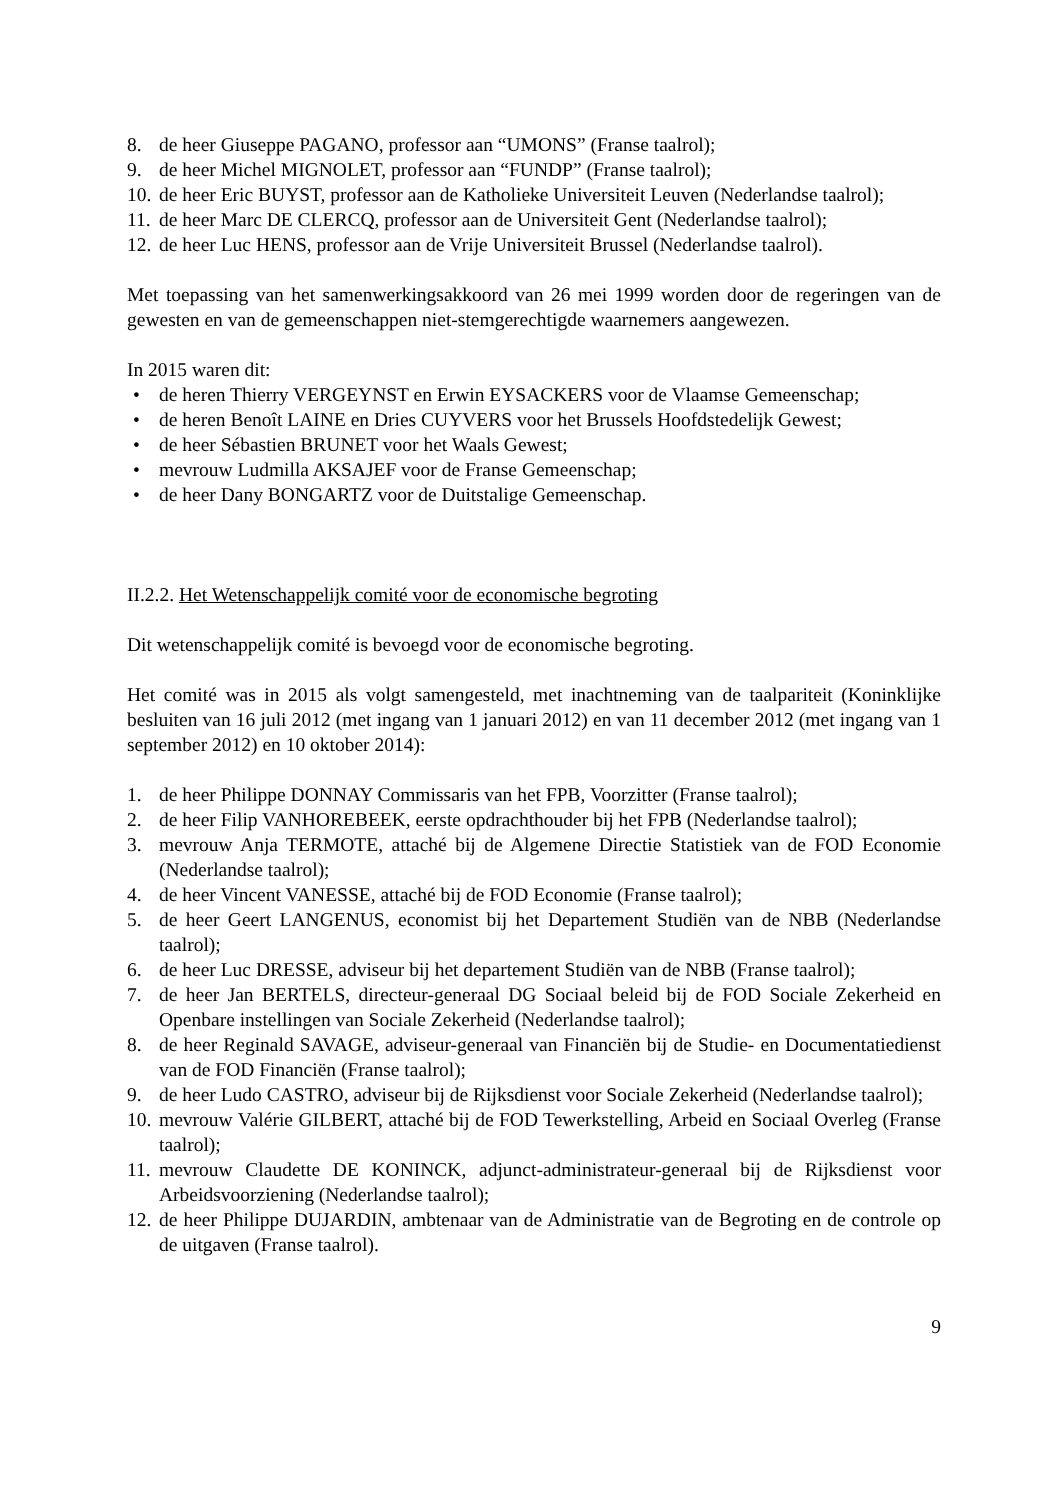8. de heer Giuseppe PAGANO, professor aan “UMONS” (Franse taalrol);
9. de heer Michel MIGNOLET, professor aan “FUNDP” (Franse taalrol);
10. de heer Eric BUYST, professor aan de Katholieke Universiteit Leuven (Nederlandse taalrol);
11. de heer Marc DE CLERCQ, professor aan de Universiteit Gent (Nederlandse taalrol);
12. de heer Luc HENS, professor aan de Vrije Universiteit Brussel (Nederlandse taalrol).
Met toepassing van het samenwerkingsakkoord van 26 mei 1999 worden door de regeringen van de gewesten en van de gemeenschappen niet-stemgerechtigde waarnemers aangewezen.
In 2015 waren dit:
• de heren Thierry VERGEYNST en Erwin EYSACKERS voor de Vlaamse Gemeenschap;
• de heren Benoît LAINE en Dries CUYVERS voor het Brussels Hoofdstedelijk Gewest;
• de heer Sébastien BRUNET voor het Waals Gewest;
• mevrouw Ludmilla AKSAJEF voor de Franse Gemeenschap;
• de heer Dany BONGARTZ voor de Duitstalige Gemeenschap.
II.2.2. Het Wetenschappelijk comité voor de economische begroting
Dit wetenschappelijk comité is bevoegd voor de economische begroting.
Het comité was in 2015 als volgt samengesteld, met inachtneming van de taalpariteit (Koninklijke besluiten van 16 juli 2012 (met ingang van 1 januari 2012) en van 11 december 2012 (met ingang van 1 september 2012) en 10 oktober 2014):
1. de heer Philippe DONNAY Commissaris van het FPB, Voorzitter (Franse taalrol);
2. de heer Filip VANHOREBEEK, eerste opdrachthouder bij het FPB (Nederlandse taalrol);
3. mevrouw Anja TERMOTE, attaché bij de Algemene Directie Statistiek van de FOD Economie (Nederlandse taalrol);
4. de heer Vincent VANESSE, attaché bij de FOD Economie (Franse taalrol);
5. de heer Geert LANGENUS, economist bij het Departement Studiën van de NBB (Nederlandse taalrol);
6. de heer Luc DRESSE, adviseur bij het departement Studiën van de NBB (Franse taalrol);
7. de heer Jan BERTELS, directeur-generaal DG Sociaal beleid bij de FOD Sociale Zekerheid en Openbare instellingen van Sociale Zekerheid (Nederlandse taalrol);
8. de heer Reginald SAVAGE, adviseur-generaal van Financiën bij de Studie- en Documentatiedienst van de FOD Financiën (Franse taalrol);
9. de heer Ludo CASTRO, adviseur bij de Rijksdienst voor Sociale Zekerheid (Nederlandse taalrol);
10. mevrouw Valérie GILBERT, attaché bij de FOD Tewerkstelling, Arbeid en Sociaal Overleg (Franse taalrol);
11. mevrouw Claudette DE KONINCK, adjunct-administrateur-generaal bij de Rijksdienst voor Arbeidsvoorziening (Nederlandse taalrol);
12. de heer Philippe DUJARDIN, ambtenaar van de Administratie van de Begroting en de controle op de uitgaven (Franse taalrol).
9